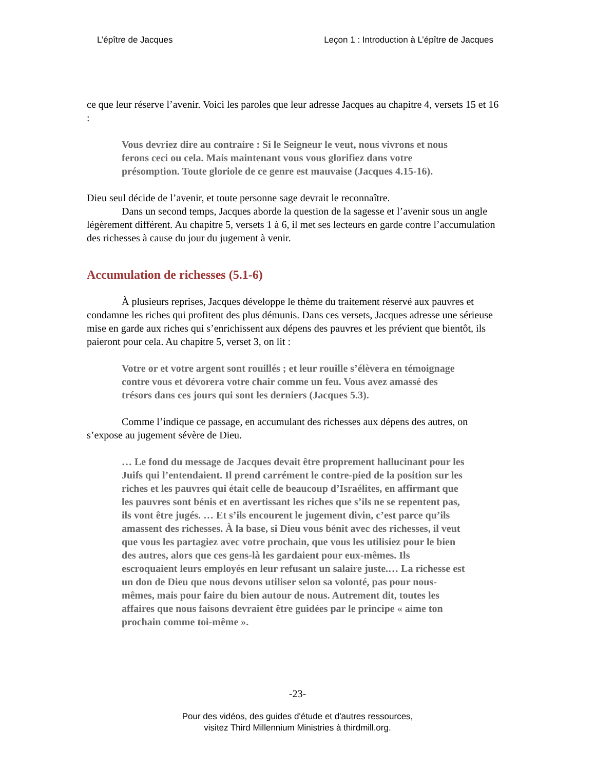L’épître de Jacques Leçon 1 : Introduction à L’épître de Jacques
ce que leur réserve l’avenir. Voici les paroles que leur adresse Jacques au chapitre 4, versets 15 et 16 :
Vous devriez dire au contraire : Si le Seigneur le veut, nous vivrons et nous ferons ceci ou cela. Mais maintenant vous vous glorifiez dans votre présomption. Toute gloriole de ce genre est mauvaise (Jacques 4.15-16).
Dieu seul décide de l’avenir, et toute personne sage devrait le reconnaître.
Dans un second temps, Jacques aborde la question de la sagesse et l’avenir sous un angle légèrement différent. Au chapitre 5, versets 1 à 6, il met ses lecteurs en garde contre l’accumulation des richesses à cause du jour du jugement à venir.
Accumulation de richesses (5.1-6)
À plusieurs reprises, Jacques développe le thème du traitement réservé aux pauvres et condamne les riches qui profitent des plus démunis. Dans ces versets, Jacques adresse une sérieuse mise en garde aux riches qui s’enrichissent aux dépens des pauvres et les prévient que bientôt, ils paieront pour cela. Au chapitre 5, verset 3, on lit :
Votre or et votre argent sont rouillés ; et leur rouille s’élèvera en témoignage contre vous et dévorera votre chair comme un feu. Vous avez amassé des trésors dans ces jours qui sont les derniers (Jacques 5.3).
Comme l’indique ce passage, en accumulant des richesses aux dépens des autres, on s’expose au jugement sévère de Dieu.
… Le fond du message de Jacques devait être proprement hallucinant pour les Juifs qui l’entendaient. Il prend carrément le contre-pied de la position sur les riches et les pauvres qui était celle de beaucoup d’Israélites, en affirmant que les pauvres sont bénis et en avertissant les riches que s’ils ne se repentent pas, ils vont être jugés. … Et s’ils encourent le jugement divin, c’est parce qu’ils amassent des richesses. À la base, si Dieu vous bénit avec des richesses, il veut que vous les partagiez avec votre prochain, que vous les utilisiez pour le bien des autres, alors que ces gens-là les gardaient pour eux-mêmes. Ils escroquaient leurs employés en leur refusant un salaire juste.… La richesse est un don de Dieu que nous devons utiliser selon sa volonté, pas pour nous-mêmes, mais pour faire du bien autour de nous. Autrement dit, toutes les affaires que nous faisons devraient être guidées par le principe « aime ton prochain comme toi-même ».
-23-
Pour des vidéos, des guides d'étude et d'autres ressources,
visitez Third Millennium Ministries à thirdmill.org.